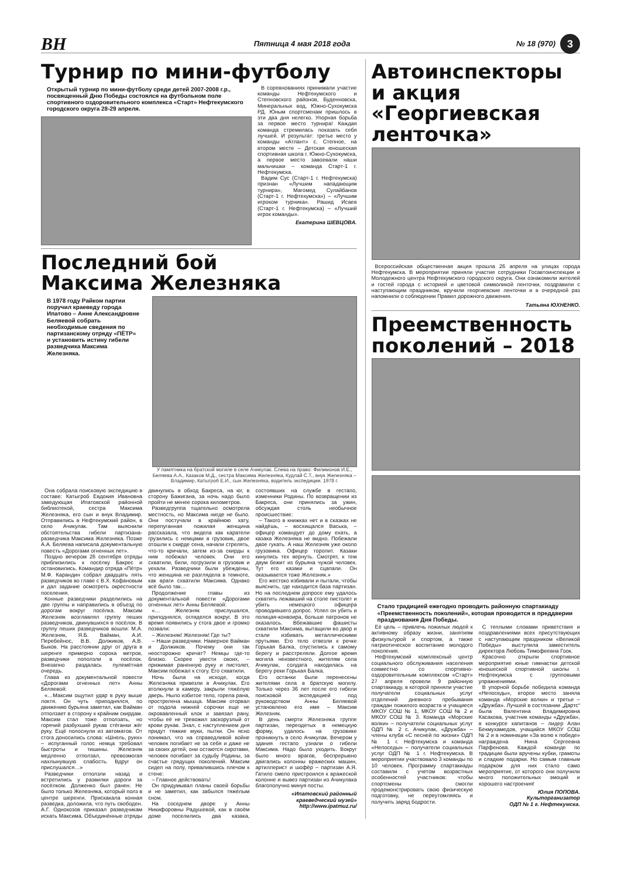ВН
Пятница 4 мая 2018 года № 18 (970)
3
Турнир по мини-футболу
Открытый турнир по мини-футболу среди детей 2007-2008 г.р., посвященный Дню Победы состоялся на футбольном поле спортивного оздоровительного комплекса «Старт» Нефтекумского городского округа 28-29 апреля.
В соревнованиях принимали участие команды Нефтекумского и Степновского районов, Буденновска, Минеральных вод, Южно-Сухокумска РД. Юным спортсменам пришлось в эти два дня нелегко. Упорная борьба за первое место турнира! Каждая команда стремилась показать себя лучшей. И результат: третье место у команды «Атлант» с. Степное, на втором месте – Детская юношеская спортивная школа г. Южно-Сухокумска, а первое место завоевали наши мальчишки – команда Старт-1 г. Нефтекумска.
Вадим Сус (Старт-1 г. Нефтекумска) признан «Лучшим нападающим турнира», Магомед Сулайбанов (Старт-1 г. Нефтекумска») – «Лучшим игроком турника». Рашид Исаев (Старт-1 г. Нефтекумска) – «Лучший игрок команды».
Екатерина ШЕВЦОВА.
Последний бой
Максима Железняка
В 1978 году Райком партии поручил краеведу города Ипатово – Анне Александровне Беляевой собрать необходимые сведения по партизанскому отряду «ПЁТР» и установить истину гибели разведчика Максима Железняка.
У памятника на братской могиле в селе Ачикулак. Слева на право: Филимонов И.Е., Беляева А.А., Казаков М.Д., сестра Максима Железняка, Кудлай С.Т., внук Железняка – Владимир, Катыгроб Е.И., сын Железняка, водитель экспедиции. 1978 г.
Она собрала поисковую экспедицию в составе: Катыгроб Евдокия Ивановна заведующая Ипатовской районной библиотекой, сестра Максима Железняка, его сын и внук Владимир. Отправились в Нефтекумский район, в село Ачикулак. Там выяснили обстоятельства гибели партизана-разведчика Максима Железняка. Позже А.А. Беляева написала документальную повесть «Дорогами огненных лет».
Поздно вечером 26 сентября отряды приблизились к посёлку Бакрес и остановились. Командир отряда «Пётр» М.Ф. Карандин собрал двадцать пять разведчиков во главе с В.Х. Кофановым и дал задание осмотреть окрестности поселения.
Конные разведчики разделились на две группы и направились в объезд по дорогам вокруг посёлка. Максим Железняк возглавлял группу пеших разведчиков, двинувшихся в посёлок. В группу пеших разведчиков вошли: М.А. Железняк, Я.Б. Вайман, А.И. Перебейнос, В.В. Должиков, А.В. Быков. На расстоянии друг от друга в шеренге примерно сорока метров, разведчики поползли в посёлок. Внезапно раздалась пулемётная очередь.
Глава из документальной повести «Дорогами огненных лет» Анны Беляевой:
«…Максим ощутил удар в руку выше локтя. Он чуть приподнялся, по движению бурьяна заметил, как Вайман отползает в сторону к крайним скирдам. Максим стал тоже отползать, но горячий разбухший рукав стёганки жёг руку. Ещё полоснули из автоматов. От стога доносились слова: «Шнель, руих» – испуганный голос немца требовал быстроты и тишины. Железняк медленно отползал, превозмогая нахлынувшую слабость. Вдруг он прислушался…»
Разведчики отползли назад и встретились у развилки дороги за посёлком. Долженко был ранен. Не было только Железняка, который полз в центре шеренги. Прискакала конная разведка, доложила, что путь свободен. А.Г. Однокозов приказал разведчикам искать Максима. Объединённые отряды двинулись в обход Бакреса, на юг, в сторону Бажигана, за ночь надо было пройти не менее сорока километров.
Разведгруппа тщательно осмотрела местность, но Максима нигде не было. Они постучали в крайнюю хату, перепуганная пожилая женщина рассказала, что видела как каратели грузились с немцами в грузовик, двое отошли к скирде сена, начали стрелять, что-то кричали, затем из-за скирды к ним побежал человек. Они его схватили, били, погрузили в грузовик и уехали. Разведчики были убеждены, что женщина не разглядела в темноте, как враги схватили Максима. Однако всё было так…
Продолжение главы из документальной повести «Дорогами огненных лет» Анны Беляевой:
«… Железняк прислушался, приподнялся, огляделся вокруг. В это время появились у стога двое и громко позвали:
– Железняк! Железняк! Где ты?
– Наши разведчики. Наверное Вайман и Должиков. Почему они так неосторожно кричат? Немцы где-то близко. Скорее увести своих, – прижимая раненную руку и пистолет, Максим побежал к стогу. Его схватили.
Ночь была на исходе, когда Железняка привезли в Ачикулак. Его втолкнули в камеру, закрыли тяжёлую дверь. Ныло избитое тело, горела рана, прострелена мышца. Максим оторвал от подола нижней сорочки еще не окровавленный клок и завязал рану, чтобы её не тревожил заскорузлый от крови рукав. Знал, с наступлением дня придут тяжкие муки, пытки. Он ясно понимал, что на справедливой войне человек погибает не за себя и даже не за своих детей, они остаются сиротами, человек погибает за судьбу Родины, за счастье грядущих поколений. Максим сидел на полу, привалившись плечом к стене:
– Главное действовать!
Он придумывал планы своей борьбы и не заметил, как забылся тяжёлым сном.
На соседнем дворе у Анны Никифоровны Радушевой, как в своём доме поселились два казака, состоявших на службе в гестапо, изменники Родины. По возвращении из Бакреса, они принялись за ужин, обсуждая столь необычное происшествие:
– Такого в книжках нет и в сказках не найдёшь, – восхищался Васька, – офицер командует до дому ехать, а казака Железняка не видно. Побежали двое гукать. А наш Железняк уже около грузовика. Офицер торопит. Казаки кинулись тех вернуть. Смотрят, к тем двум бежит из бурьяна чужой человек. Тут его казаки и сцапали. Он оказывается тоже Железняк.»
Его жестоко избивали и пытали, чтобы выяснить, где находится база партизан. Но на последнем допросе ему удалось схватить лежавший на столе пистолет и убить немецкого офицера проводившего допрос. Успел он убить и полицая-конвоира, больше патронов не оказалось. Вбежавшие фашисты схватили Максима, вытащили во двор и стали избивать металлическими прутьями. Его тело отвезли к речке Горькая Балка, спустились к самому берегу и расстреляли. Долгое время могила неизвестного, жителям села Ачикулак, солдата находилась на берегу реки Горькая Балка.
Его останки были перенесены жителями села в братскую могилу. Только через 36 лет после его гибели поисковой экспедицией под руководством Анны Беляевой установлено его имя – Максим Железняк.
В день смерти Железняка группе партизан, переодетых в немецкую форму, удалось на грузовике проникнуть в село Ачикулак. Вечером у здания гестапо узнали о гибели Максима. Надо было уходить. Вокруг было много врагов, беспрерывно двигались колонны вражеских машин, артиллерист и шофёр – партизан А.Я. Гатило смело пристроился к вражеской колонне и вывез партизан из Ачикулака благополучно минуя посты.
«Ипатовский районный краеведческий музей»
http://www.ipatmuz.ru/
Автоинспекторы и акция «Георгиевская ленточка»
Всероссийская общественная акция прошла 26 апреля на улицах города Нефтекумска. В мероприятии приняли участие сотрудники Госавтоинспекции и Молодежного центра Нефтекумского городского округа. Они ознакомили жителей и гостей города с историей и цветовой символикой ленточки, поздравили с наступающим праздником, вручили георгиевские ленточки и в очередной раз напомнили о соблюдении Правил дорожного движения.
Татьяна ЮХНЕНКО.
Преемственность поколений – 2018
Стало традицией ежегодно проводить районную спартакиаду «Преемственность поколений», которая проводится в преддверии празднования Дня Победы.
Её цель – привлечь пожилых людей к активному образу жизни, занятиям физкультурой и спортом, а также патриотическое воспитание молодого поколения.
Нефтекумский комплексный центр социального обслуживания населения совместно со спортивно-оздоровительным комплексом «Старт» 27 апреля провели 9 районную спартакиаду, в которой приняли участие получатели социальных услуг отделений дневного пребывания граждан пожилого возраста и учащиеся МКОУ СОШ № 1, МКОУ СОШ № 2 и МКОУ СОШ № 3. Команда «Морские волки» – получатели социальных услуг ОДП № 2 с. Ачикулак, «Дружба» – члены клуба «С песней по жизни» ОДП № 1 г. Нефтекумска и команда «Непоседы» – получатели социальных услуг ОДП № 1 г. Нефтекумска. В мероприятии участвовало 3 команды по 10 человек. Программу спартакиады составили с учетом возрастных особенностей участников: чтобы спортсмены смогли продемонстрировать свою физическую подготовку, не переутомляясь и получить заряд бодрости.
С теплыми словами приветствия и поздравлениями всех присутствующих с наступающим праздником «Великой Победы» выступила заместитель директора Любовь Тимофеевна Гоок.
Красочно открыли спортивное мероприятие юные гимнастки детской юношеской спортивной школы г. Нефтекумска с групповыми упражнениями.
В упорной борьбе победила команда «Непоседы», второе место заняла команда «Морские волки» и третье – «Дружба». Лучшей в состязании „Дартс“ была Валентина Владимировна Касакова, участник команды «Дружба», в конкурсе капитанов – лидер Алан Бекмухамедов, учащийся МКОУ СОШ № 2 и в номинации «За волю к победе» награждена Нина Сергеевна Парфенова. Каждой команде по традиции были вручены кубки, грамоты и сладкие подарки. Но самым главным подарком для них стало само мероприятие, от которого они получили много положительных эмоций и хорошего настроения!
Юлия ПОПОВА.
Культорганизатор
ОДП № 1 г. Нефтекумска.